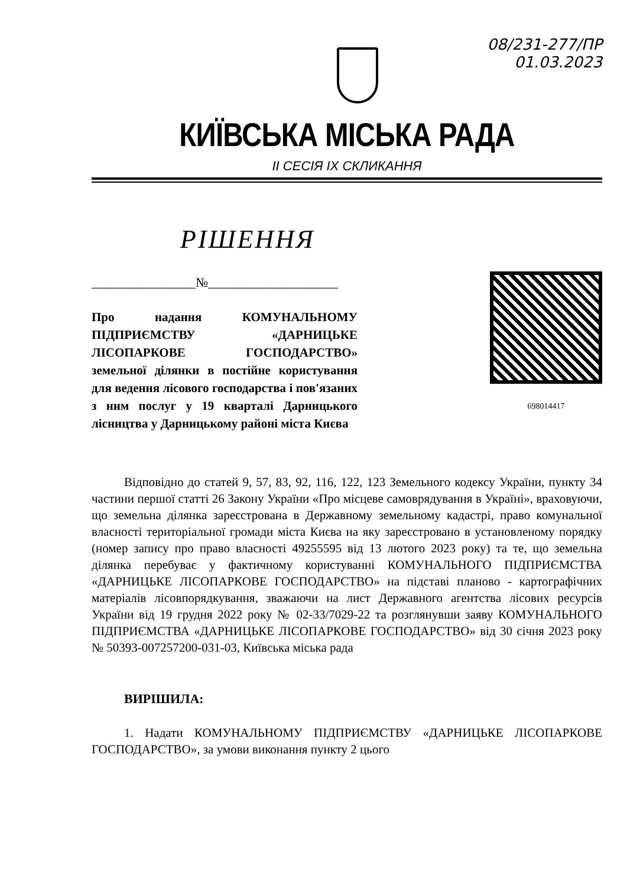08/231-277/ПР
01.03.2023
КИЇВСЬКА МІСЬКА РАДА
II СЕСІЯ IX СКЛИКАННЯ
РІШЕННЯ
________________№____________________
Про надання КОМУНАЛЬНОМУ ПІДПРИЄМСТВУ «ДАРНИЦЬКЕ ЛІСОПАРКОВЕ ГОСПОДАРСТВО» земельної ділянки в постійне користування для ведення лісового господарства і пов'язаних з ним послуг у 19 кварталі Дарницького лісництва у Дарницькому районі міста Києва
698014417
Відповідно до статей 9, 57, 83, 92, 116, 122, 123 Земельного кодексу України, пункту 34 частини першої статті 26 Закону України «Про місцеве самоврядування в Україні», враховуючи, що земельна ділянка зареєстрована в Державному земельному кадастрі, право комунальної власності територіальної громади міста Києва на яку зареєстровано в установленому порядку (номер запису про право власності 49255595 від 13 лютого 2023 року) та те, що земельна ділянка перебуває у фактичному користуванні КОМУНАЛЬНОГО ПІДПРИЄМСТВА «ДАРНИЦЬКЕ ЛІСОПАРКОВЕ ГОСПОДАРСТВО» на підставі планово - картографічних матеріалів лісовпорядкування, зважаючи на лист Державного агентства лісових ресурсів України від 19 грудня 2022 року № 02-33/7029-22 та розглянувши заяву КОМУНАЛЬНОГО ПІДПРИЄМСТВА «ДАРНИЦЬКЕ ЛІСОПАРКОВЕ ГОСПОДАРСТВО» від 30 січня 2023 року № 50393-007257200-031-03, Київська міська рада
ВИРІШИЛА:
1. Надати КОМУНАЛЬНОМУ ПІДПРИЄМСТВУ «ДАРНИЦЬКЕ ЛІСОПАРКОВЕ ГОСПОДАРСТВО», за умови виконання пункту 2 цього